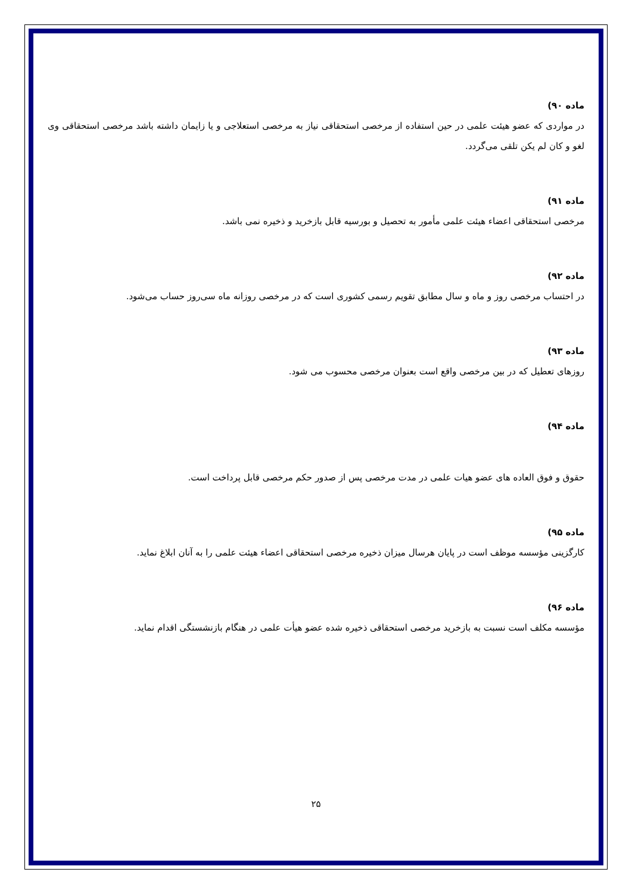ماده ۹۰)
در مواردی که عضو هیئت علمی در حین استفاده از مرخصی استحقاقی نیاز به مرخصی استعلاجی و یا زایمان داشته باشد مرخصی استحقاقی وی لغو و کان لم یکن تلقی می‌گردد.
ماده ۹۱)
مرخصی استحقاقی اعضاء هیئت علمی مأمور به تحصیل و بورسیه قابل بازخرید و ذخیره نمی باشد.
ماده ۹۲)
در احتساب مرخصی روز و ماه و سال مطابق تقویم رسمی کشوری است که در مرخصی روزانه ماه سی‌روز حساب می‌شود.
ماده ۹۳)
روزهای تعطیل که در بین مرخصی واقع است بعنوان مرخصی محسوب می شود.
ماده ۹۴)
حقوق و فوق العاده های عضو هیات علمی در مدت مرخصی پس از صدور حکم مرخصی قابل پرداخت است.
ماده ۹۵)
کارگزینی مؤسسه موظف است در پایان هرسال میزان ذخیره مرخصی استحقاقی اعضاء هیئت علمی را به آنان ابلاغ نماید.
ماده ۹۶)
مؤسسه مکلف است نسبت به بازخرید مرخصی استحقاقی ذخیره شده عضو هیأت علمی در هنگام بازنشستگی اقدام نماید.
۲۵